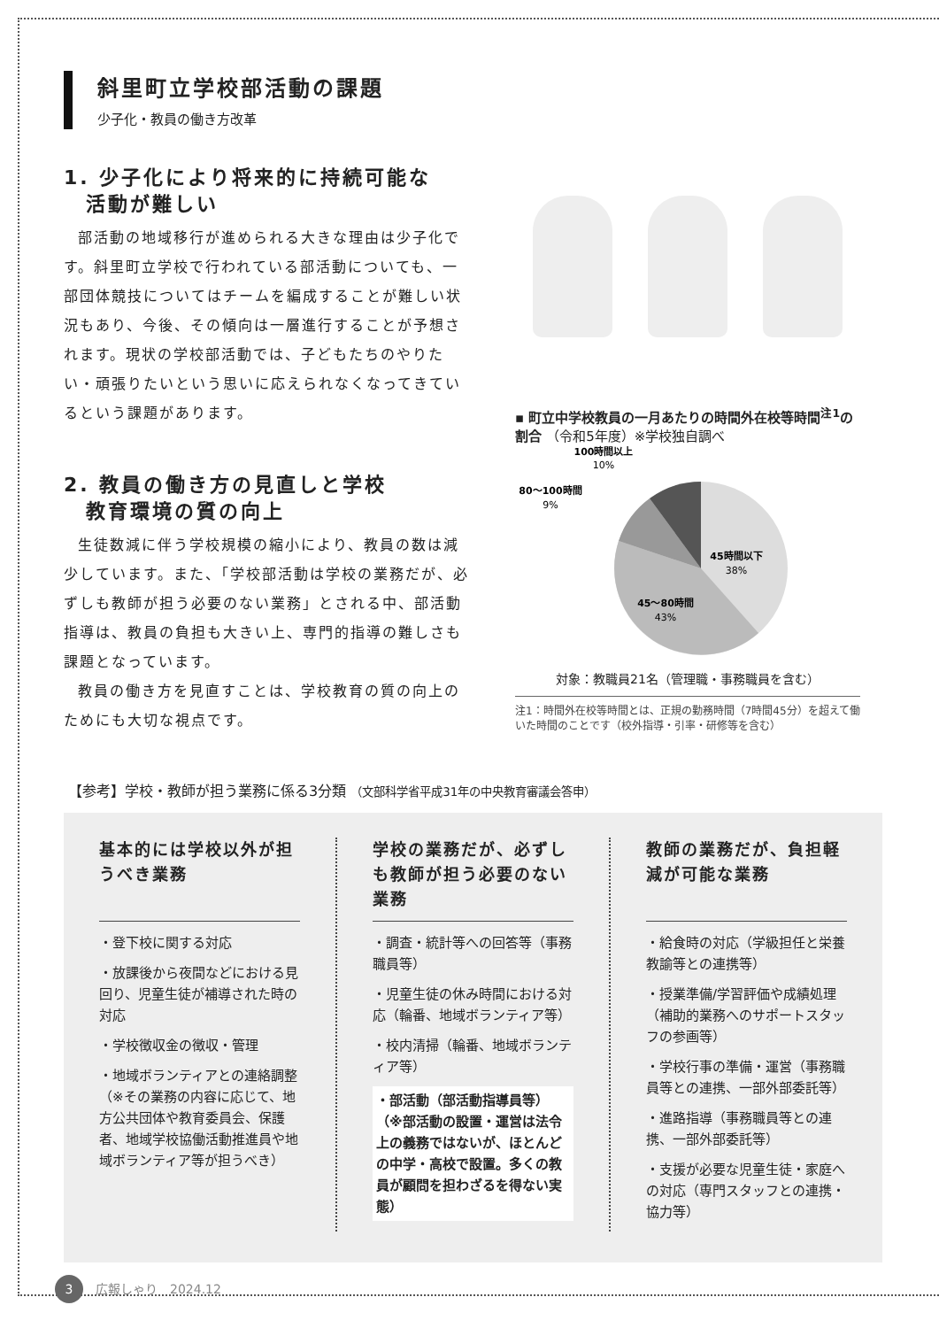斜里町立学校部活動の課題
少子化・教員の働き方改革
1. 少子化により将来的に持続可能な
　活動が難しい
部活動の地域移行が進められる大きな理由は少子化です。斜里町立学校で行われている部活動についても、一部団体競技についてはチームを編成することが難しい状況もあり、今後、その傾向は一層進行することが予想されます。現状の学校部活動では、子どもたちのやりたい・頑張りたいという思いに応えられなくなってきているという課題があります。
2. 教員の働き方の見直しと学校
　教育環境の質の向上
生徒数減に伴う学校規模の縮小により、教員の数は減少しています。また、「学校部活動は学校の業務だが、必ずしも教師が担う必要のない業務」とされる中、部活動指導は、教員の負担も大きい上、専門的指導の難しさも課題となっています。
教員の働き方を見直すことは、学校教育の質の向上のためにも大切な視点です。
▪ 町立中学校教員の一月あたりの時間外在校等時間<sup>注1</sup>の割合 （令和5年度）※学校独自調べ
100時間以上
10%
80〜100時間
9%
45時間以下
38%
45〜80時間
43%
対象：教職員21名（管理職・事務職員を含む）
注1：時間外在校等時間とは、正規の勤務時間（7時間45分）を超えて働いた時間のことです（校外指導・引率・研修等を含む）
【参考】学校・教師が担う業務に係る3分類 （文部科学省平成31年の中央教育審議会答申）
基本的には学校以外が担うべき業務
・登下校に関する対応
・放課後から夜間などにおける見回り、児童生徒が補導された時の対応
・学校徴収金の徴収・管理
・地域ボランティアとの連絡調整
（※その業務の内容に応じて、地方公共団体や教育委員会、保護者、地域学校協働活動推進員や地域ボランティア等が担うべき）
学校の業務だが、必ずしも教師が担う必要のない業務
・調査・統計等への回答等（事務職員等）
・児童生徒の休み時間における対応（輪番、地域ボランティア等）
・校内清掃（輪番、地域ボランティア等）
・部活動（部活動指導員等）
（※部活動の設置・運営は法令上の義務ではないが、ほとんどの中学・高校で設置。多くの教員が顧問を担わざるを得ない実態）
教師の業務だが、負担軽減が可能な業務
・給食時の対応（学級担任と栄養教諭等との連携等）
・授業準備/学習評価や成績処理（補助的業務へのサポートスタッフの参画等）
・学校行事の準備・運営（事務職員等との連携、一部外部委託等）
・進路指導（事務職員等との連携、一部外部委託等）
・支援が必要な児童生徒・家庭への対応（専門スタッフとの連携・協力等）
3 広報しゃり　2024.12